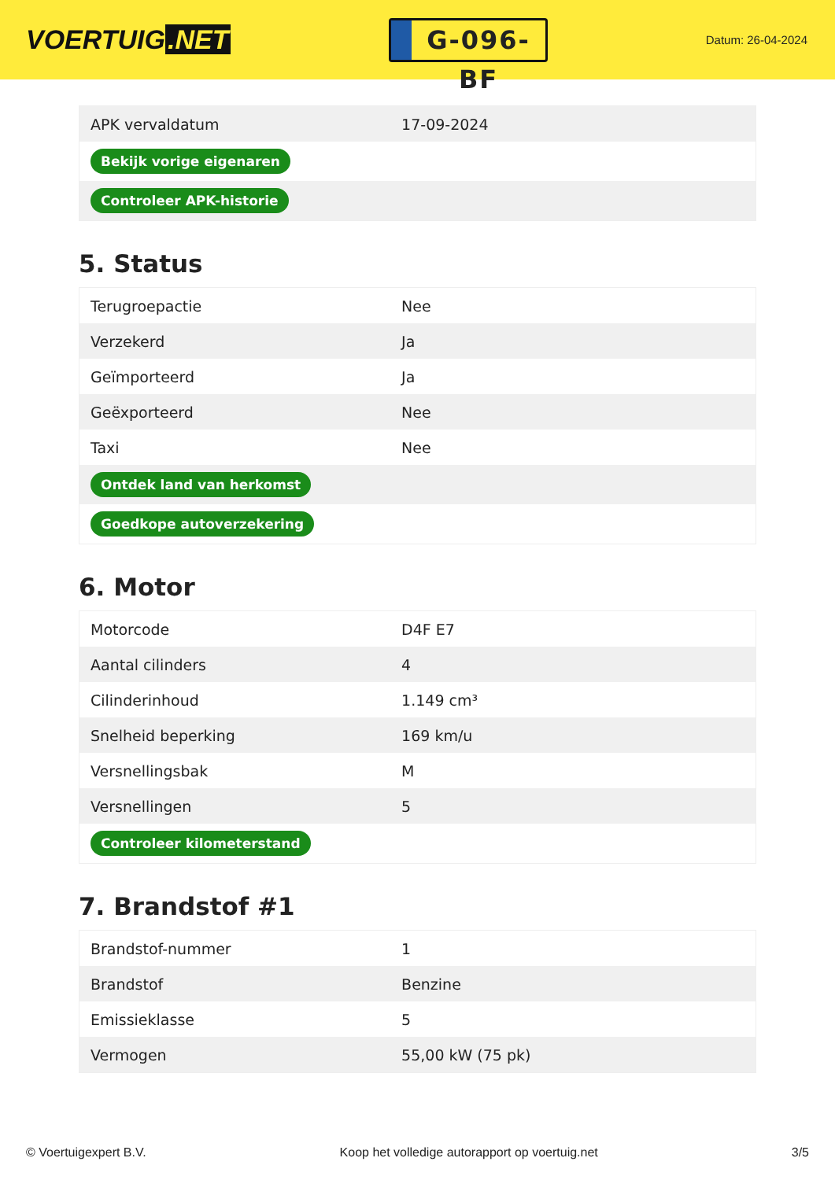VOERTUIG.NET
G-096-BF
Datum: 26-04-2024
| APK vervaldatum | 17-09-2024 |
| Bekijk vorige eigenaren | |
| Controleer APK-historie | |
5. Status
| Terugroepactie | Nee |
| Verzekerd | Ja |
| Geïmporteerd | Ja |
| Geëxporteerd | Nee |
| Taxi | Nee |
| Ontdek land van herkomst | |
| Goedkope autoverzekering | |
6. Motor
| Motorcode | D4F E7 |
| Aantal cilinders | 4 |
| Cilinderinhoud | 1.149 cm³ |
| Snelheid beperking | 169 km/u |
| Versnellingsbak | M |
| Versnellingen | 5 |
| Controleer kilometerstand | |
7. Brandstof #1
| Brandstof-nummer | 1 |
| Brandstof | Benzine |
| Emissieklasse | 5 |
| Vermogen | 55,00 kW (75 pk) |
© Voertuigexpert B.V. Koop het volledige autorapport op voertuig.net 3/5